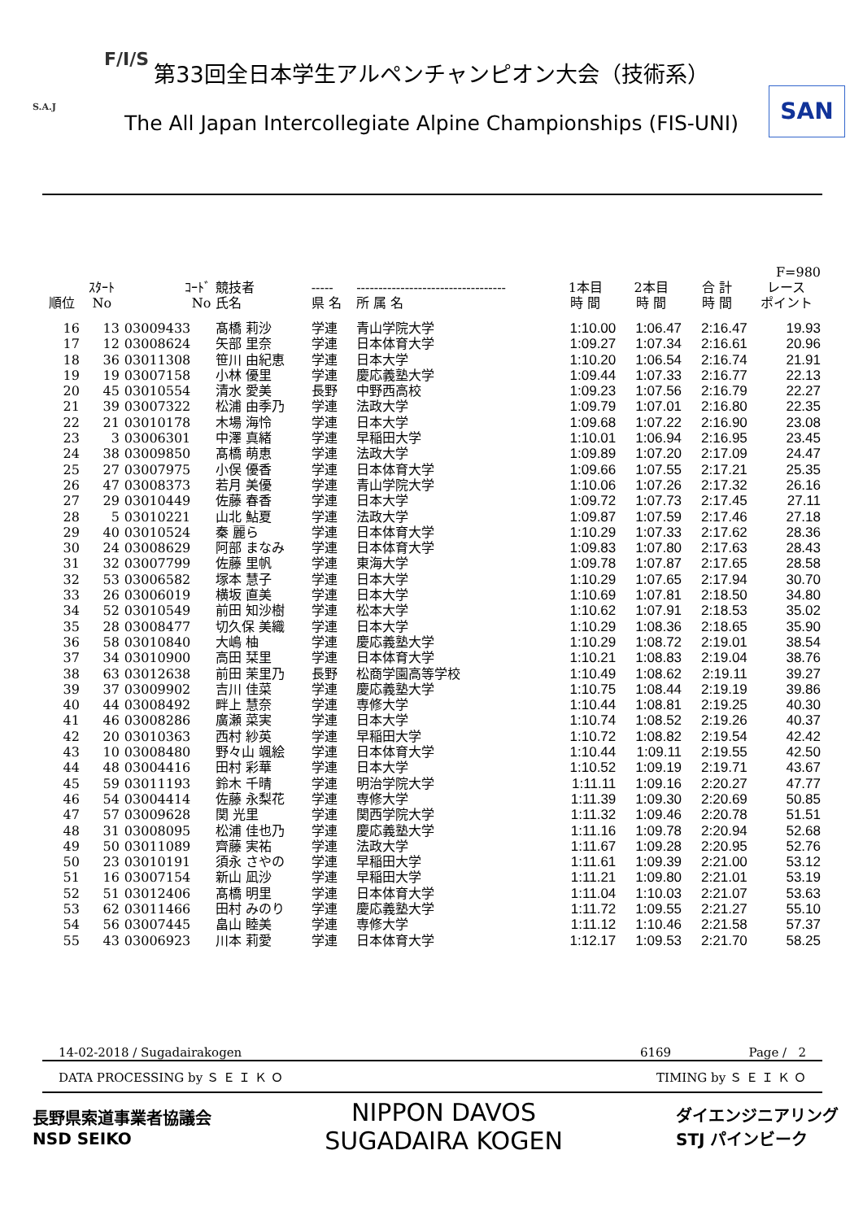F/I/S
S.A.J SAN
第33回全日本学生アルペンチャンピオン大会（技術系）
The All Japan Intercollegiate Alpine Championships (FIS-UNI)
| | | | | | | | | | F=980 |
| --- | --- | --- | --- | --- | --- | --- | --- | --- | --- |
| 順位 | ｽﾀｰﾄ No | ｺｰﾄﾞ No | 競技者 氏名 | ----- 県 名 | ---------------------------------- 所 属 名 | 1本目 時 間 | 2本目 時 間 | 合 計 時 間 | レース ポイント |
| 16 | 13 | 03009433 | 髙橋 莉沙 | 学連 | 青山学院大学 | 1:10.00 | 1:06.47 | 2:16.47 | 19.93 |
| 17 | 12 | 03008624 | 矢部 里奈 | 学連 | 日本体育大学 | 1:09.27 | 1:07.34 | 2:16.61 | 20.96 |
| 18 | 36 | 03011308 | 笹川 由紀恵 | 学連 | 日本大学 | 1:10.20 | 1:06.54 | 2:16.74 | 21.91 |
| 19 | 19 | 03007158 | 小林 優里 | 学連 | 慶応義塾大学 | 1:09.44 | 1:07.33 | 2:16.77 | 22.13 |
| 20 | 45 | 03010554 | 清水 愛美 | 長野 | 中野西高校 | 1:09.23 | 1:07.56 | 2:16.79 | 22.27 |
| 21 | 39 | 03007322 | 松浦 由季乃 | 学連 | 法政大学 | 1:09.79 | 1:07.01 | 2:16.80 | 22.35 |
| 22 | 21 | 03010178 | 木場 海怜 | 学連 | 日本大学 | 1:09.68 | 1:07.22 | 2:16.90 | 23.08 |
| 23 | 3 | 03006301 | 中澤 真緒 | 学連 | 早稲田大学 | 1:10.01 | 1:06.94 | 2:16.95 | 23.45 |
| 24 | 38 | 03009850 | 髙橋 萌恵 | 学連 | 法政大学 | 1:09.89 | 1:07.20 | 2:17.09 | 24.47 |
| 25 | 27 | 03007975 | 小俣 優香 | 学連 | 日本体育大学 | 1:09.66 | 1:07.55 | 2:17.21 | 25.35 |
| 26 | 47 | 03008373 | 若月 美優 | 学連 | 青山学院大学 | 1:10.06 | 1:07.26 | 2:17.32 | 26.16 |
| 27 | 29 | 03010449 | 佐藤 春香 | 学連 | 日本大学 | 1:09.72 | 1:07.73 | 2:17.45 | 27.11 |
| 28 | 5 | 03010221 | 山北 鮎夏 | 学連 | 法政大学 | 1:09.87 | 1:07.59 | 2:17.46 | 27.18 |
| 29 | 40 | 03010524 | 秦 麗ら | 学連 | 日本体育大学 | 1:10.29 | 1:07.33 | 2:17.62 | 28.36 |
| 30 | 24 | 03008629 | 阿部 まなみ | 学連 | 日本体育大学 | 1:09.83 | 1:07.80 | 2:17.63 | 28.43 |
| 31 | 32 | 03007799 | 佐藤 里帆 | 学連 | 東海大学 | 1:09.78 | 1:07.87 | 2:17.65 | 28.58 |
| 32 | 53 | 03006582 | 塚本 慧子 | 学連 | 日本大学 | 1:10.29 | 1:07.65 | 2:17.94 | 30.70 |
| 33 | 26 | 03006019 | 横坂 直美 | 学連 | 日本大学 | 1:10.69 | 1:07.81 | 2:18.50 | 34.80 |
| 34 | 52 | 03010549 | 前田 知沙樹 | 学連 | 松本大学 | 1:10.62 | 1:07.91 | 2:18.53 | 35.02 |
| 35 | 28 | 03008477 | 切久保 美織 | 学連 | 日本大学 | 1:10.29 | 1:08.36 | 2:18.65 | 35.90 |
| 36 | 58 | 03010840 | 大嶋 柚 | 学連 | 慶応義塾大学 | 1:10.29 | 1:08.72 | 2:19.01 | 38.54 |
| 37 | 34 | 03010900 | 高田 栞里 | 学連 | 日本体育大学 | 1:10.21 | 1:08.83 | 2:19.04 | 38.76 |
| 38 | 63 | 03012638 | 前田 茉里乃 | 長野 | 松商学園高等学校 | 1:10.49 | 1:08.62 | 2:19.11 | 39.27 |
| 39 | 37 | 03009902 | 吉川 佳菜 | 学連 | 慶応義塾大学 | 1:10.75 | 1:08.44 | 2:19.19 | 39.86 |
| 40 | 44 | 03008492 | 畔上 慧奈 | 学連 | 専修大学 | 1:10.44 | 1:08.81 | 2:19.25 | 40.30 |
| 41 | 46 | 03008286 | 廣瀬 菜実 | 学連 | 日本大学 | 1:10.74 | 1:08.52 | 2:19.26 | 40.37 |
| 42 | 20 | 03010363 | 西村 紗英 | 学連 | 早稲田大学 | 1:10.72 | 1:08.82 | 2:19.54 | 42.42 |
| 43 | 10 | 03008480 | 野々山 颯絵 | 学連 | 日本体育大学 | 1:10.44 | 1:09.11 | 2:19.55 | 42.50 |
| 44 | 48 | 03004416 | 田村 彩華 | 学連 | 日本大学 | 1:10.52 | 1:09.19 | 2:19.71 | 43.67 |
| 45 | 59 | 03011193 | 鈴木 千晴 | 学連 | 明治学院大学 | 1:11.11 | 1:09.16 | 2:20.27 | 47.77 |
| 46 | 54 | 03004414 | 佐藤 永梨花 | 学連 | 専修大学 | 1:11.39 | 1:09.30 | 2:20.69 | 50.85 |
| 47 | 57 | 03009628 | 関 光里 | 学連 | 関西学院大学 | 1:11.32 | 1:09.46 | 2:20.78 | 51.51 |
| 48 | 31 | 03008095 | 松浦 佳也乃 | 学連 | 慶応義塾大学 | 1:11.16 | 1:09.78 | 2:20.94 | 52.68 |
| 49 | 50 | 03011089 | 齊藤 実祐 | 学連 | 法政大学 | 1:11.67 | 1:09.28 | 2:20.95 | 52.76 |
| 50 | 23 | 03010191 | 須永 さやの | 学連 | 早稲田大学 | 1:11.61 | 1:09.39 | 2:21.00 | 53.12 |
| 51 | 16 | 03007154 | 新山 凪沙 | 学連 | 早稲田大学 | 1:11.21 | 1:09.80 | 2:21.01 | 53.19 |
| 52 | 51 | 03012406 | 髙橋 明里 | 学連 | 日本体育大学 | 1:11.04 | 1:10.03 | 2:21.07 | 53.63 |
| 53 | 62 | 03011466 | 田村 みのり | 学連 | 慶応義塾大学 | 1:11.72 | 1:09.55 | 2:21.27 | 55.10 |
| 54 | 56 | 03007445 | 畠山 睦美 | 学連 | 専修大学 | 1:11.12 | 1:10.46 | 2:21.58 | 57.37 |
| 55 | 43 | 03006923 | 川本 莉愛 | 学連 | 日本体育大学 | 1:12.17 | 1:09.53 | 2:21.70 | 58.25 |
14-02-2018 / Sugadairakogen 6169 Page / 2
DATA PROCESSING by Ｓ Ｅ Ｉ Ｋ Ｏ TIMING by Ｓ Ｅ Ｉ Ｋ Ｏ
長野県索道事業者協議会
NSD SEIKO
NIPPON DAVOS
SUGADAIRA KOGEN
ダイエンジニアリング
STJ パインビーク